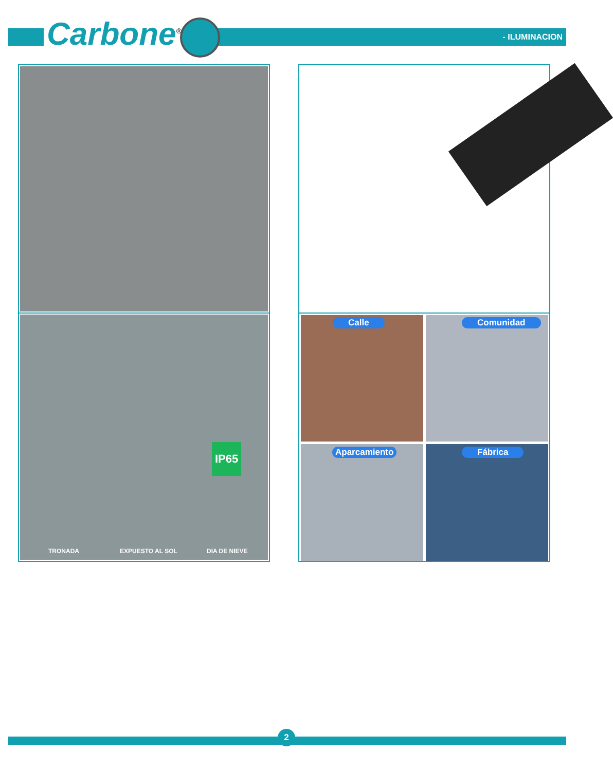Carbone<sup>®</sup> - ILUMINACION
TRONADA EXPUESTO AL SOL DIA DE NIEVE
IP65
Calle Comunidad
Aparcamiento Fábrica
2